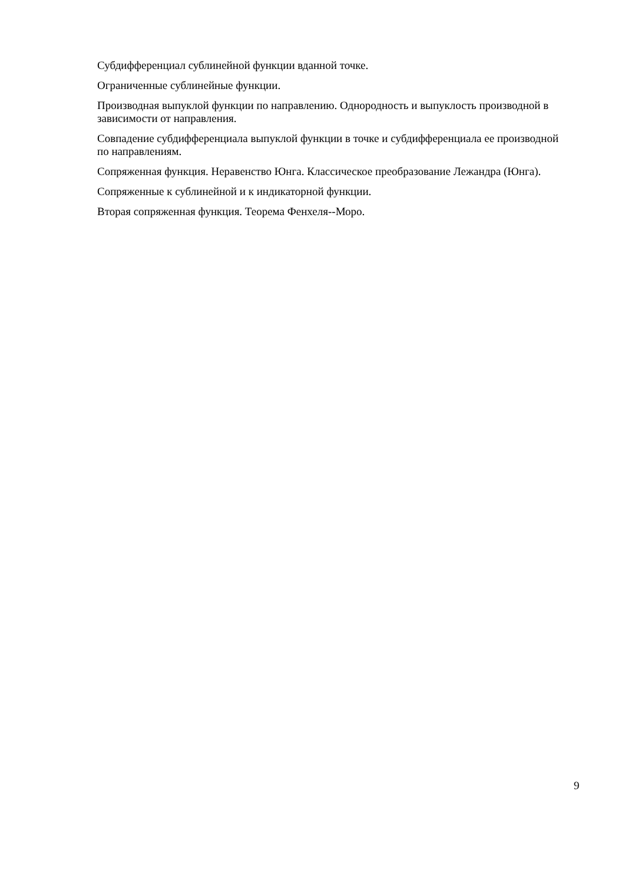Субдифференциал сублинейной функции вданной точке.
Ограниченные сублинейные функции.
Производная выпуклой функции по направлению. Однородность и выпуклость производной в зависимости от направления.
Совпадение субдифференциала выпуклой функции в точке и субдифференциала ее производной по направлениям.
Сопряженная функция. Неравенство Юнга. Классическое преобразование Лежандра (Юнга).
Сопряженные к сублинейной и к индикаторной функции.
Вторая сопряженная функция. Теорема Фенхеля--Моро.
9